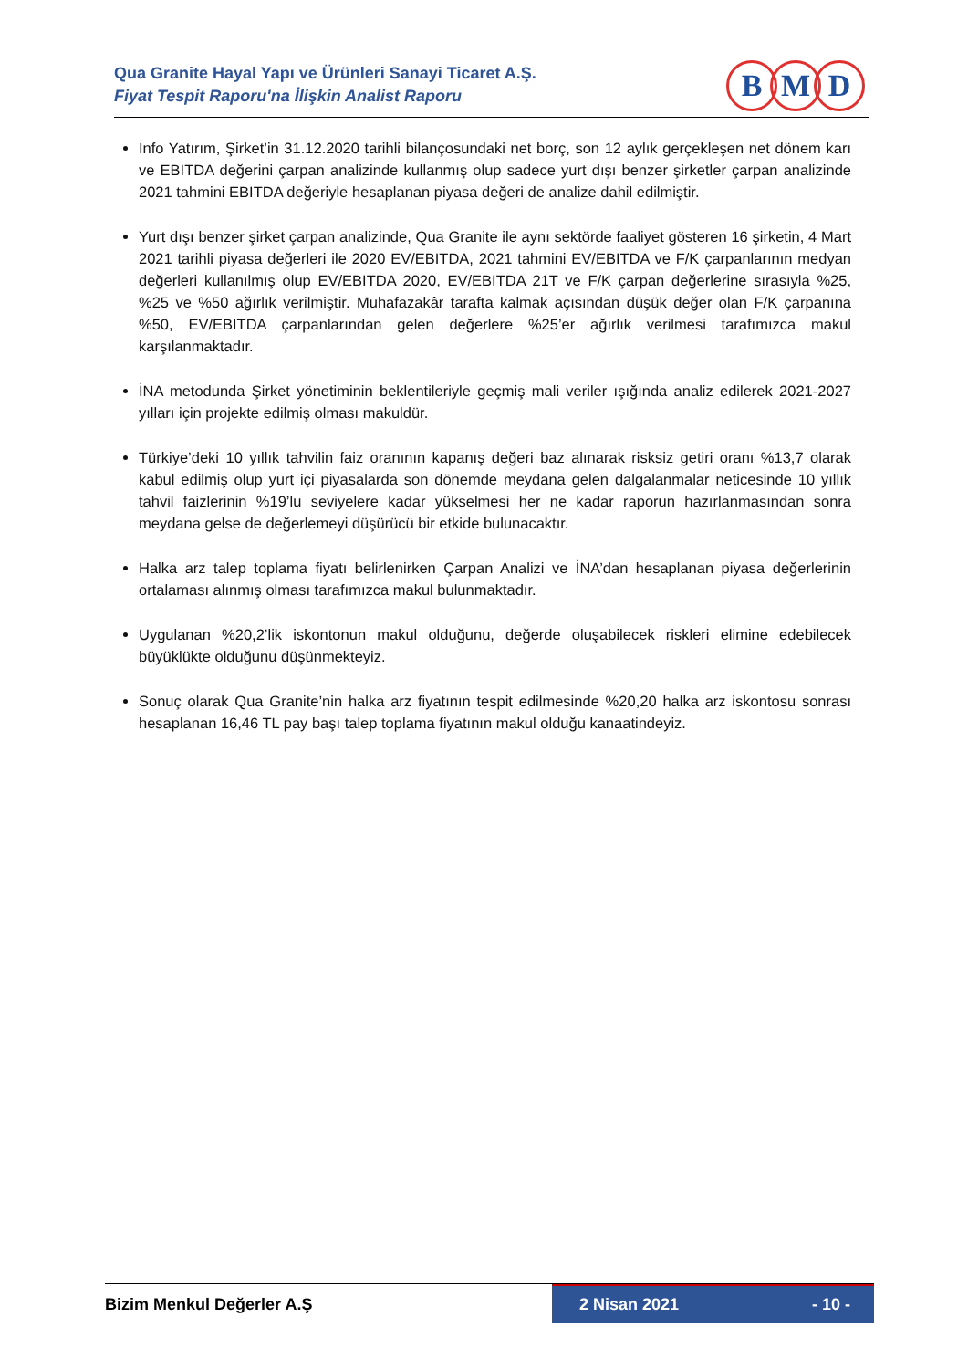Qua Granite Hayal Yapı ve Ürünleri Sanayi Ticaret A.Ş.
Fiyat Tespit Raporu'na İlişkin Analist Raporu
B M D
İnfo Yatırım, Şirket’in 31.12.2020 tarihli bilançosundaki net borç, son 12 aylık gerçekleşen net dönem karı ve EBITDA değerini çarpan analizinde kullanmış olup sadece yurt dışı benzer şirketler çarpan analizinde 2021 tahmini EBITDA değeriyle hesaplanan piyasa değeri de analize dahil edilmiştir.
Yurt dışı benzer şirket çarpan analizinde, Qua Granite ile aynı sektörde faaliyet gösteren 16 şirketin, 4 Mart 2021 tarihli piyasa değerleri ile 2020 EV/EBITDA, 2021 tahmini EV/EBITDA ve F/K çarpanlarının medyan değerleri kullanılmış olup EV/EBITDA 2020, EV/EBITDA 21T ve F/K çarpan değerlerine sırasıyla %25, %25 ve %50 ağırlık verilmiştir. Muhafazakâr tarafta kalmak açısından düşük değer olan F/K çarpanına %50, EV/EBITDA çarpanlarından gelen değerlere %25’er ağırlık verilmesi tarafımızca makul karşılanmaktadır.
İNA metodunda Şirket yönetiminin beklentileriyle geçmiş mali veriler ışığında analiz edilerek 2021-2027 yılları için projekte edilmiş olması makuldür.
Türkiye’deki 10 yıllık tahvilin faiz oranının kapanış değeri baz alınarak risksiz getiri oranı %13,7 olarak kabul edilmiş olup yurt içi piyasalarda son dönemde meydana gelen dalgalanmalar neticesinde 10 yıllık tahvil faizlerinin %19’lu seviyelere kadar yükselmesi her ne kadar raporun hazırlanmasından sonra meydana gelse de değerlemeyi düşürücü bir etkide bulunacaktır.
Halka arz talep toplama fiyatı belirlenirken Çarpan Analizi ve İNA’dan hesaplanan piyasa değerlerinin ortalaması alınmış olması tarafımızca makul bulunmaktadır.
Uygulanan %20,2’lik iskontonun makul olduğunu, değerde oluşabilecek riskleri elimine edebilecek büyüklükte olduğunu düşünmekteyiz.
Sonuç olarak Qua Granite’nin halka arz fiyatının tespit edilmesinde %20,20 halka arz iskontosu sonrası hesaplanan 16,46 TL pay başı talep toplama fiyatının makul olduğu kanaatindeyiz.
Bizim Menkul Değerler A.Ş 2 Nisan 2021 - 10 -